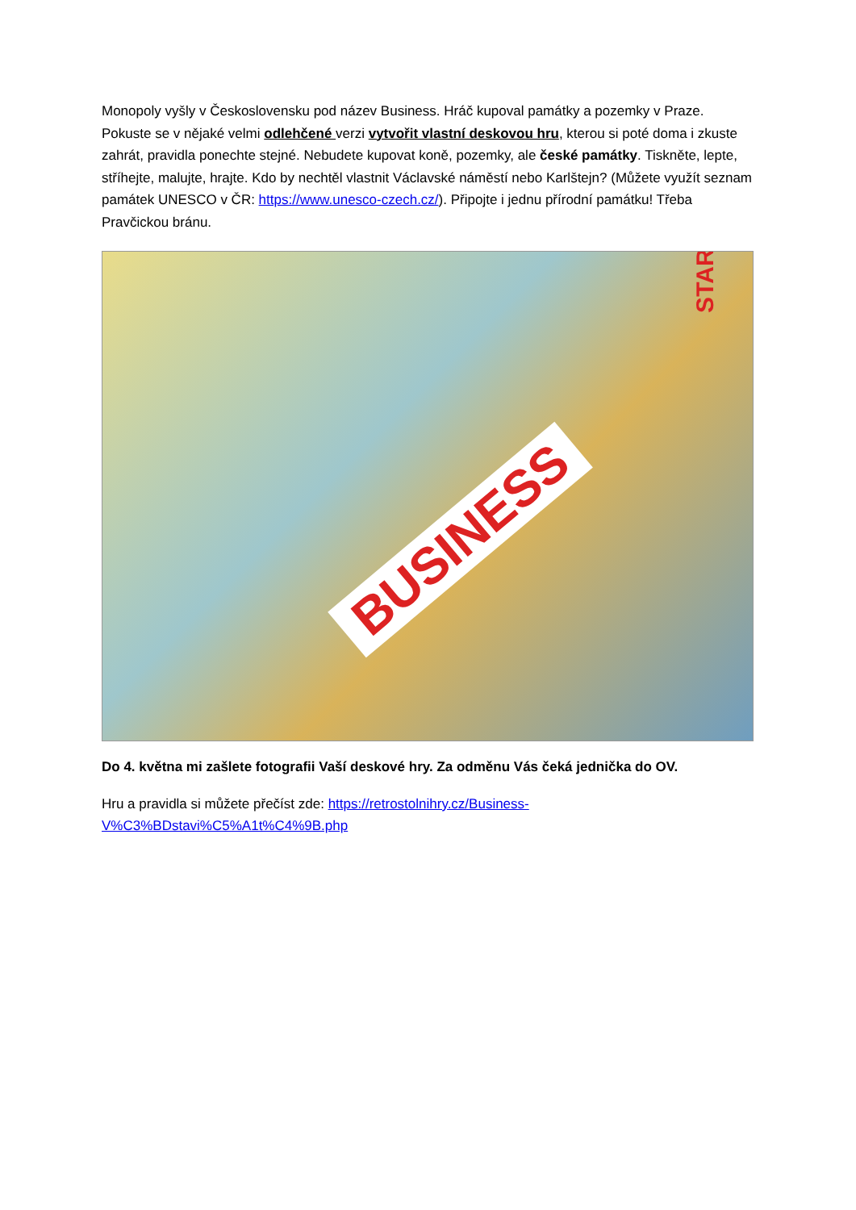Monopoly vyšly v Československu pod název Business. Hráč kupoval památky a pozemky v Praze. Pokuste se v nějaké velmi odlehčené verzi vytvořit vlastní deskovou hru, kterou si poté doma i zkuste zahrát, pravidla ponechte stejné. Nebudete kupovat koně, pozemky, ale české památky. Tiskněte, lepte, stříhejte, malujte, hrajte. Kdo by nechtěl vlastnit Václavské náměstí nebo Karlštejn? (Můžete využít seznam památek UNESCO v ČR: https://www.unesco-czech.cz/). Připojte i jednu přírodní památku! Třeba Pravčickou bránu.
BUSINESS
START
Do 4. května mi zašlete fotografii Vaší deskové hry. Za odměnu Vás čeká jednička do OV.
Hru a pravidla si můžete přečíst zde: https://retrostolnihry.cz/Business-V%C3%BDstavi%C5%A1t%C4%9B.php